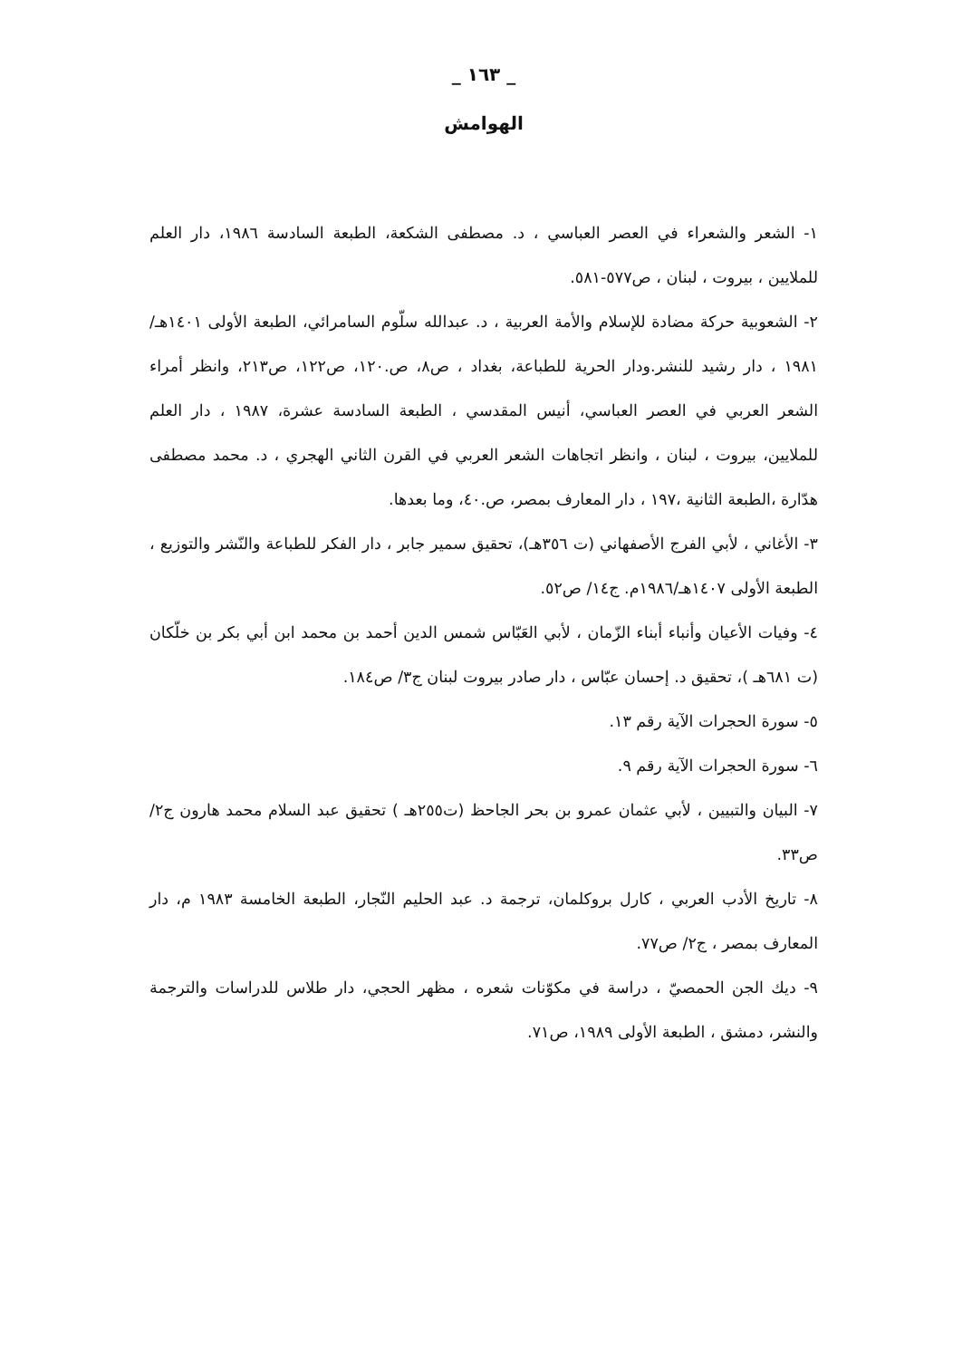_ ١٦٣ _
الهوامش
١- الشعر والشعراء في العصر العباسي ، د. مصطفى الشكعة، الطبعة السادسة ١٩٨٦، دار العلم للملايين ، بيروت ، لبنان ، ص٥٧٧-٥٨١.
٢- الشعوبية حركة مضادة للإسلام والأمة العربية ، د. عبدالله سلّوم السامرائي، الطبعة الأولى ١٤٠١هـ/١٩٨١ ، دار رشيد للنشر.ودار الحرية للطباعة، بغداد ، ص٨، ص.١٢٠، ص١٢٢، ص٢١٣، وانظر أمراء الشعر العربي في العصر العباسي، أنيس المقدسي ، الطبعة السادسة عشرة، ١٩٨٧ ، دار العلم للملايين، بيروت ، لبنان ، وانظر اتجاهات الشعر العربي في القرن الثاني الهجري ، د. محمد مصطفى هدّارة ،الطبعة الثانية ،١٩٧ ، دار المعارف بمصر، ص.٤٠، وما بعدها.
٣- الأغاني ، لأبي الفرج الأصفهاني (ت ٣٥٦هـ)، تحقيق سمير جابر ، دار الفكر للطباعة والنّشر والتوزيع ، الطبعة الأولى ١٤٠٧هـ/١٩٨٦م. ج١٤/ ص٥٢.
٤- وفيات الأعيان وأنباء أبناء الزّمان ، لأبي العَبّاس شمس الدين أحمد بن محمد ابن أبي بكر بن خلّكان (ت ٦٨١هـ )، تحقيق د. إحسان عبّاس ، دار صادر بيروت لبنان ج٣/ ص١٨٤.
٥- سورة الحجرات الآية رقم ١٣.
٦- سورة الحجرات الآية رقم ٩.
٧- البيان والتبيين ، لأبي عثمان عمرو بن بحر الجاحظ (ت٢٥٥هـ ) تحقيق عبد السلام محمد هارون ج٢/ص٣٣.
٨- تاريخ الأدب العربي ، كارل بروكلمان، ترجمة د. عبد الحليم النّجار، الطبعة الخامسة ١٩٨٣ م، دار المعارف بمصر ، ج٢/ ص٧٧.
٩- ديك الجن الحمصيّ ، دراسة في مكوّنات شعره ، مظهر الحجي، دار طلاس للدراسات والترجمة والنشر، دمشق ، الطبعة الأولى ١٩٨٩، ص٧١.